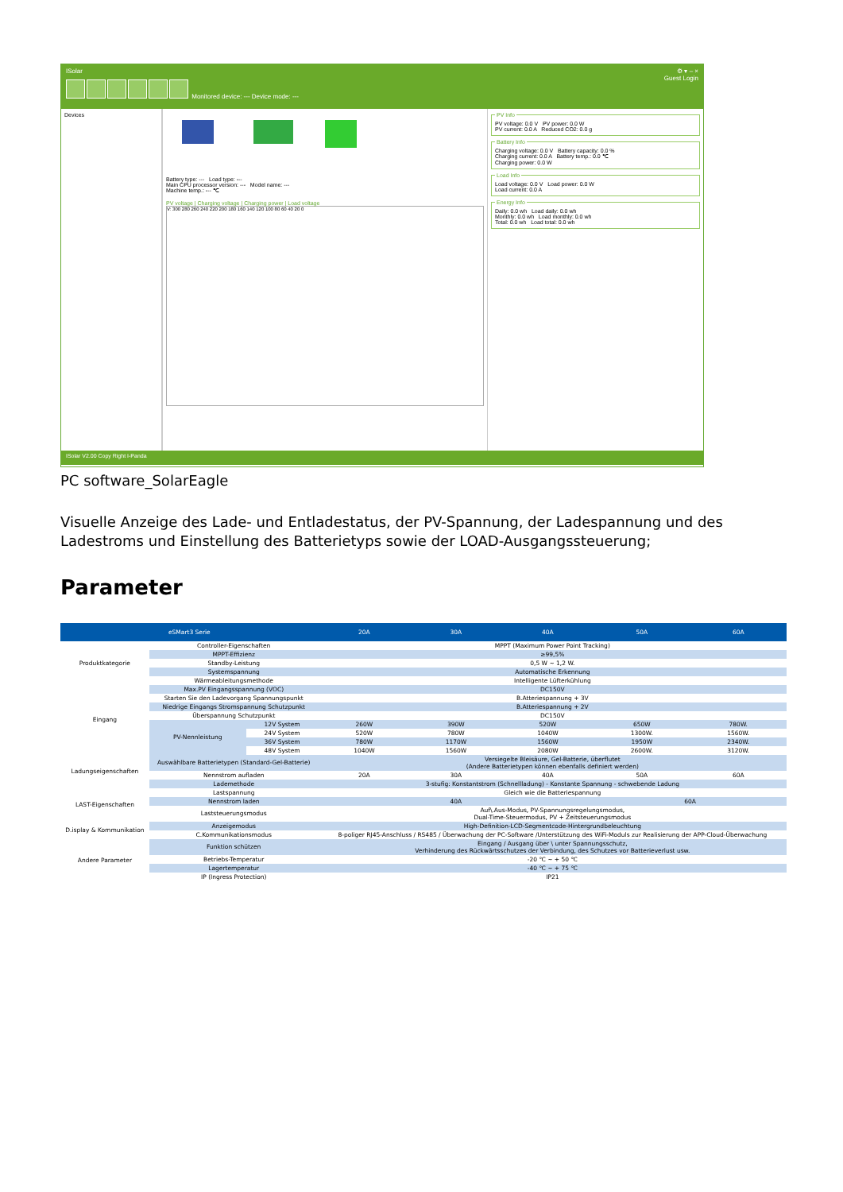ISolar ⚙ ▾ – ×
Monitored device: --- Device mode: --- Guest Login
Devices Battery type: --- Load type: ---
Main CPU processor version: --- Model name: ---
Machine temp.: --- ℃
PV voltage | Charging voltage | Charging power | Load voltage
V: 300 280 260 240 220 200 180 160 140 120 100 80 60 40 20 0
PV InfoPV voltage: 0.0 V PV power: 0.0 W
PV current: 0.0 A Reduced CO2: 0.0 g Battery InfoCharging voltage: 0.0 V Battery capacity: 0.0 %
Charging current: 0.0 A Battery temp.: 0.0 ℃
Charging power: 0.0 W Load InfoLoad voltage: 0.0 V Load power: 0.0 W
Load current: 0.0 A Energy InfoDaily: 0.0 wh Load daily: 0.0 wh
Monthly: 0.0 wh Load monthly: 0.0 wh
Total: 0.0 wh Load total: 0.0 wh
ISolar V2.00 Copy Right I-Panda
PC software_SolarEagle
Visuelle Anzeige des Lade- und Entladestatus, der PV-Spannung, der Ladespannung und des Ladestroms und Einstellung des Batterietyps sowie der LOAD-Ausgangssteuerung;
Parameter
| eSMart3 Serie | | | 20A | 30A | 40A | 50A | 60A |
| --- | --- | --- | --- | --- | --- | --- | --- |
| Produktkategorie | Controller-Eigenschaften | | MPPT (Maximum Power Point Tracking) | | | | |
| | MPPT-Effizienz | | ≥99,5% | | | | |
| | Standby-Leistung | | 0,5 W ~ 1,2 W. | | | | |
| | Systemspannung | | Automatische Erkennung | | | | |
| | Wärmeableitungsmethode | | Intelligente Lüfterkühlung | | | | |
| Eingang | Max.PV Eingangsspannung (VOC) | | DC150V | | | | |
| | Starten Sie den Ladevorgang Spannungspunkt | | B.Atteriespannung + 3V | | | | |
| | Niedrige Eingangs Stromspannung Schutzpunkt | | B.Atteriespannung + 2V | | | | |
| | Überspannung Schutzpunkt | | DC150V | | | | |
| | PV-Nennleistung | 12V System | 260W | 390W | 520W | 650W | 780W. |
| | | 24V System | 520W | 780W | 1040W | 1300W. | 1560W. |
| | | 36V System | 780W | 1170W | 1560W | 1950W | 2340W. |
| | | 48V System | 1040W | 1560W | 2080W | 2600W. | 3120W. |
| Ladungseigenschaften | Auswählbare Batterietypen (Standard-Gel-Batterie) | | Versiegelte Bleisäure, Gel-Batterie, überflutet (Andere Batterietypen können ebenfalls definiert werden) | | | | |
| | Nennstrom aufladen | | 20A | 30A | 40A | 50A | 60A |
| | Lademethode | | 3-stufig: Konstantstrom (Schnellladung) - Konstante Spannung - schwebende Ladung | | | | |
| LAST-Eigenschaften | Lastspannung | | Gleich wie die Batteriespannung | | | | |
| | Nennstrom laden | | 40A | | | 60A | |
| | Laststeuerungsmodus | | Auf\.Aus-Modus, PV-Spannungsregelungsmodus, Dual-Time-Steuermodus, PV + Zeitsteuerungsmodus | | | | |
| D.isplay & Kommunikation | Anzeigemodus | | High-Definition-LCD-Segmentcode-Hintergrundbeleuchtung | | | | |
| | C.Kommunikationsmodus | | 8-poliger RJ45-Anschluss / RS485 / Überwachung der PC-Software /Unterstützung des WiFi-Moduls zur Realisierung der APP-Cloud-Überwachung | | | | |
| Andere Parameter | Funktion schützen | | Eingang / Ausgang über \ unter Spannungsschutz, Verhinderung des Rückwärtsschutzes der Verbindung, des Schutzes vor Batterieverlust usw. | | | | |
| | Betriebs-Temperatur | | -20 ℃ ~ + 50 ℃ | | | | |
| | Lagertemperatur | | -40 ℃ ~ + 75 ℃ | | | | |
| | IP (Ingress Protection) | | IP21 | | | | |